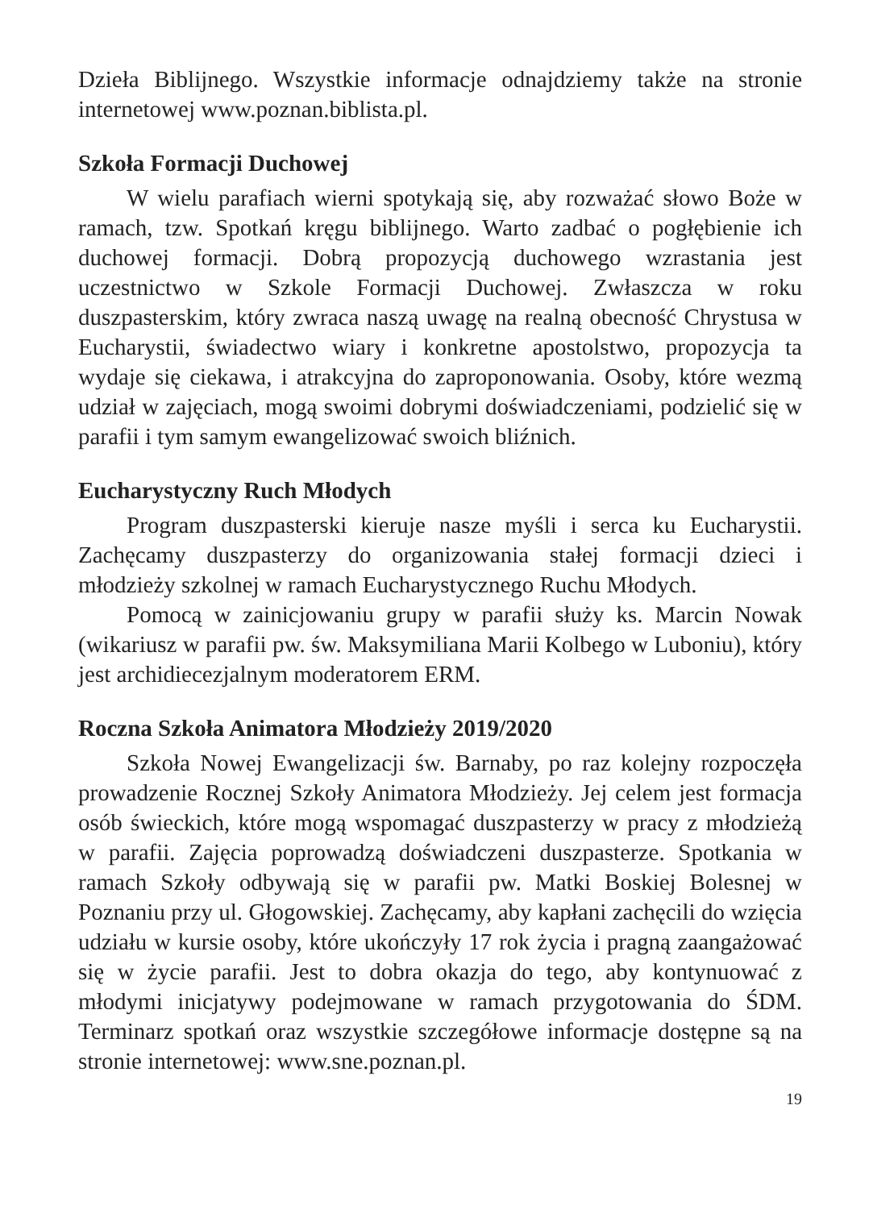Dzieła Biblijnego. Wszystkie informacje odnajdziemy także na stronie internetowej www.poznan.biblista.pl.
Szkoła Formacji Duchowej
W wielu parafiach wierni spotykają się, aby rozważać słowo Boże w ramach, tzw. Spotkań kręgu biblijnego. Warto zadbać o pogłębienie ich duchowej formacji. Dobrą propozycją duchowego wzrastania jest uczestnictwo w Szkole Formacji Duchowej. Zwłaszcza w roku duszpasterskim, który zwraca naszą uwagę na realną obecność Chrystusa w Eucharystii, świadectwo wiary i konkretne apostolstwo, propozycja ta wydaje się ciekawa, i atrakcyjna do zaproponowania. Osoby, które wezmą udział w zajęciach, mogą swoimi dobrymi doświadczeniami, podzielić się w parafii i tym samym ewangelizować swoich bliźnich.
Eucharystyczny Ruch Młodych
Program duszpasterski kieruje nasze myśli i serca ku Eucharystii. Zachęcamy duszpasterzy do organizowania stałej formacji dzieci i młodzieży szkolnej w ramach Eucharystycznego Ruchu Młodych.
Pomocą w zainicjowaniu grupy w parafii służy ks. Marcin Nowak (wikariusz w parafii pw. św. Maksymiliana Marii Kolbego w Luboniu), który jest archidiecezjalnym moderatorem ERM.
Roczna Szkoła Animatora Młodzieży 2019/2020
Szkoła Nowej Ewangelizacji św. Barnaby, po raz kolejny rozpoczęła prowadzenie Rocznej Szkoły Animatora Młodzieży. Jej celem jest formacja osób świeckich, które mogą wspomagać duszpasterzy w pracy z młodzieżą w parafii. Zajęcia poprowadzą doświadczeni duszpasterze. Spotkania w ramach Szkoły odbywają się w parafii pw. Matki Boskiej Bolesnej w Poznaniu przy ul. Głogowskiej. Zachęcamy, aby kapłani zachęcili do wzięcia udziału w kursie osoby, które ukończyły 17 rok życia i pragną zaangażować się w życie parafii. Jest to dobra okazja do tego, aby kontynuować z młodymi inicjatywy podejmowane w ramach przygotowania do ŚDM. Terminarz spotkań oraz wszystkie szczegółowe informacje dostępne są na stronie internetowej: www.sne.poznan.pl.
19